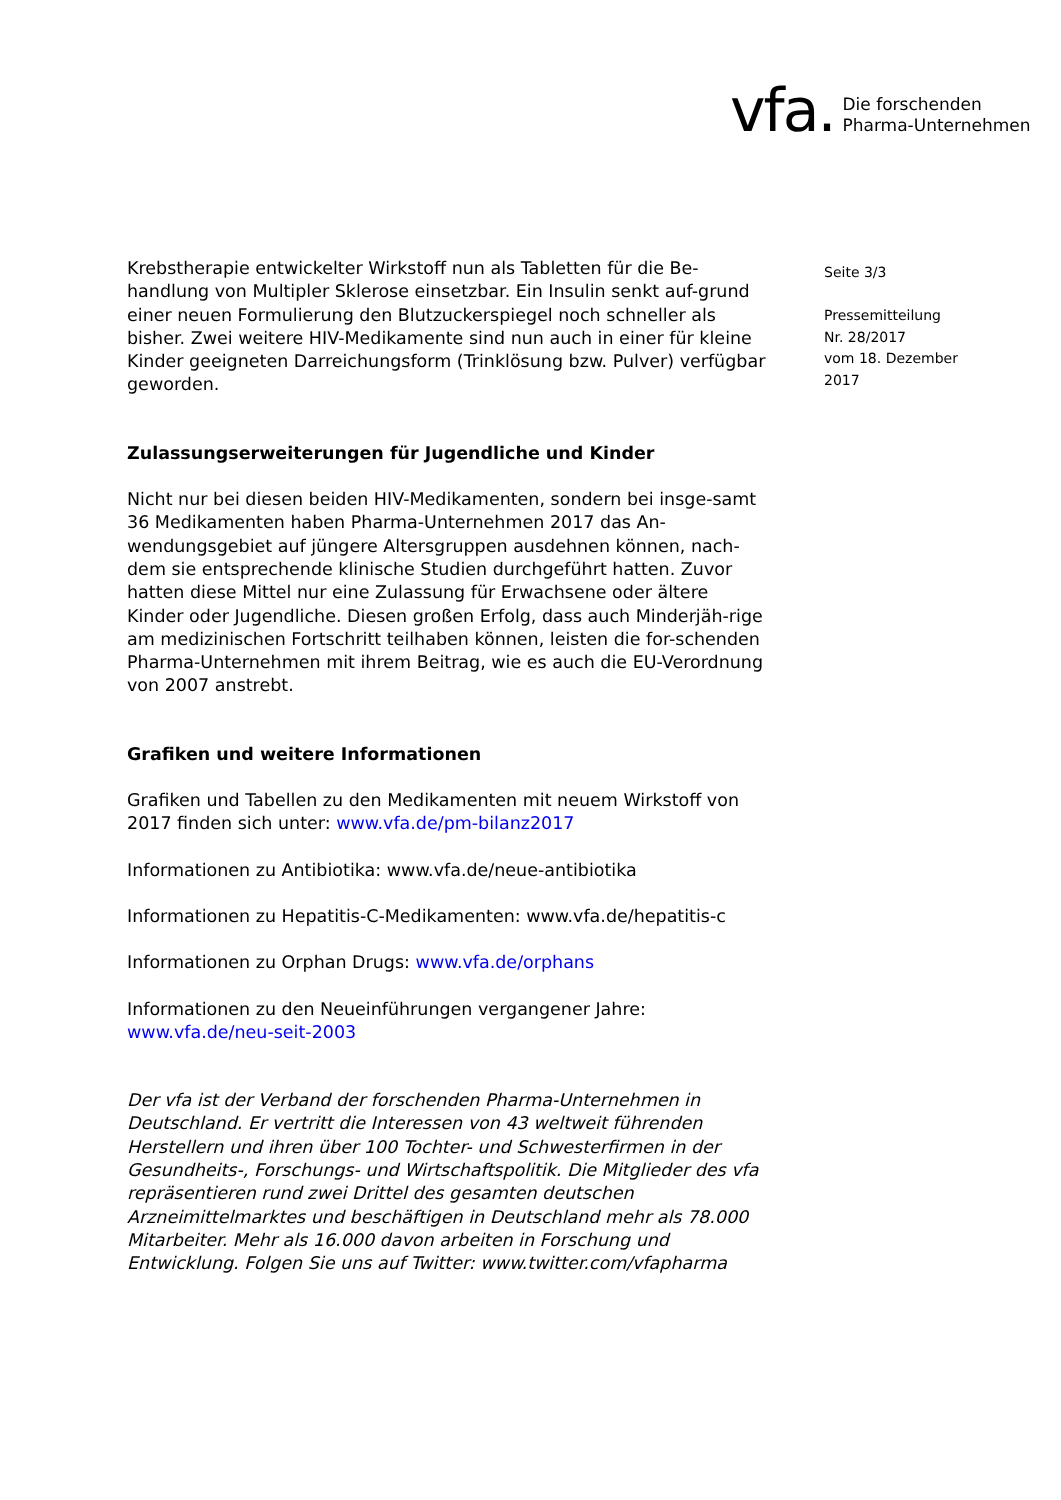vfa. Die forschenden
Pharma-Unternehmen
Seite 3/3
Pressemitteilung
Nr. 28/2017
vom 18. Dezember
2017
Krebstherapie entwickelter Wirkstoff nun als Tabletten für die Be-handlung von Multipler Sklerose einsetzbar. Ein Insulin senkt auf-grund einer neuen Formulierung den Blutzuckerspiegel noch schneller als bisher. Zwei weitere HIV-Medikamente sind nun auch in einer für kleine Kinder geeigneten Darreichungsform (Trinklösung bzw. Pulver) verfügbar geworden.
Zulassungserweiterungen für Jugendliche und Kinder
Nicht nur bei diesen beiden HIV-Medikamenten, sondern bei insge-samt 36 Medikamenten haben Pharma-Unternehmen 2017 das An-wendungsgebiet auf jüngere Altersgruppen ausdehnen können, nach-dem sie entsprechende klinische Studien durchgeführt hatten. Zuvor hatten diese Mittel nur eine Zulassung für Erwachsene oder ältere Kinder oder Jugendliche. Diesen großen Erfolg, dass auch Minderjäh-rige am medizinischen Fortschritt teilhaben können, leisten die for-schenden Pharma-Unternehmen mit ihrem Beitrag, wie es auch die EU-Verordnung von 2007 anstrebt.
Grafiken und weitere Informationen
Grafiken und Tabellen zu den Medikamenten mit neuem Wirkstoff von 2017 finden sich unter: www.vfa.de/pm-bilanz2017
Informationen zu Antibiotika: www.vfa.de/neue-antibiotika
Informationen zu Hepatitis-C-Medikamenten: www.vfa.de/hepatitis-c
Informationen zu Orphan Drugs: www.vfa.de/orphans
Informationen zu den Neueinführungen vergangener Jahre:
www.vfa.de/neu-seit-2003
Der vfa ist der Verband der forschenden Pharma-Unternehmen in Deutschland. Er vertritt die Interessen von 43 weltweit führenden Herstellern und ihren über 100 Tochter- und Schwesterfirmen in der Gesundheits-, Forschungs- und Wirtschaftspolitik. Die Mitglieder des vfa repräsentieren rund zwei Drittel des gesamten deutschen Arzneimittelmarktes und beschäftigen in Deutschland mehr als 78.000 Mitarbeiter. Mehr als 16.000 davon arbeiten in Forschung und Entwicklung. Folgen Sie uns auf Twitter: www.twitter.com/vfapharma